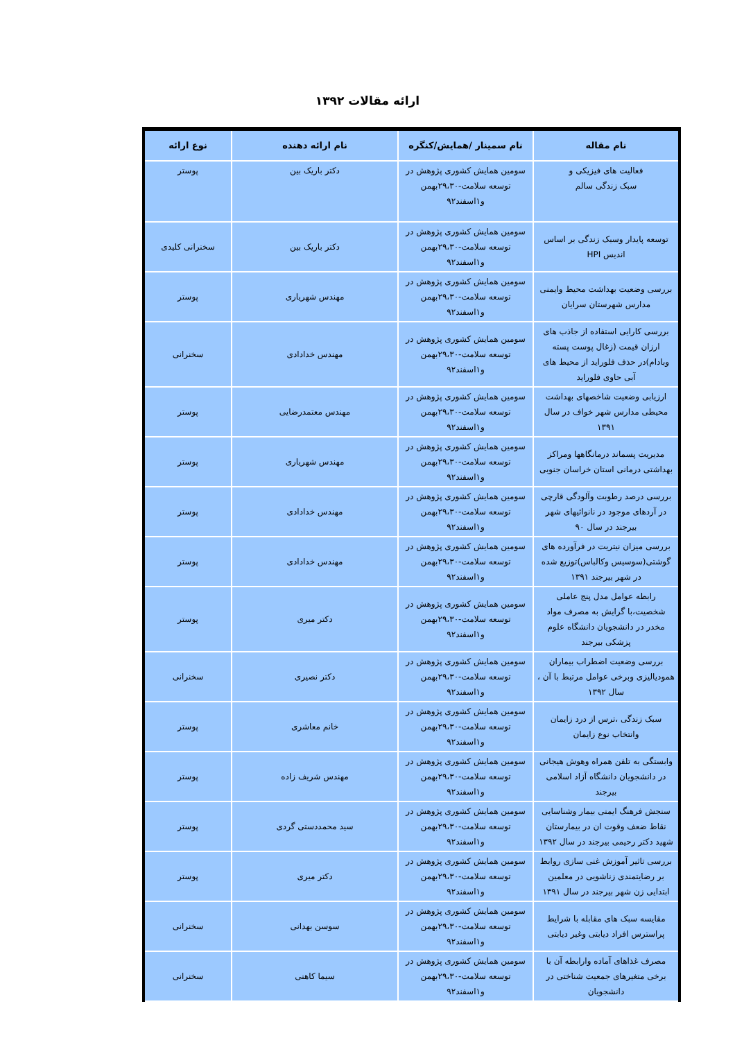ارائه مقالات ۱۳۹۲
| نام مقاله | نام سمینار /همایش/کنگره | نام ارائه دهنده | نوع ارائه |
| --- | --- | --- | --- |
| فعالیت های فیزیکی و سبک زندگی سالم | سومین همایش کشوری پژوهش در توسعه سلامت-۲۹،۳۰بهمن و۱اسفند۹۲ | دکتر باریک بین | پوستر |
| توسعه پایدار وسبک زندگی بر اساس اندیس HPI | سومین همایش کشوری پژوهش در توسعه سلامت-۲۹،۳۰بهمن و۱اسفند۹۲ | دکتر باریک بین | سخنرانی کلیدی |
| بررسی وضعیت بهداشت محیط وایمنی مدارس شهرستان سرایان | سومین همایش کشوری پژوهش در توسعه سلامت-۲۹،۳۰بهمن و۱اسفند۹۲ | مهندس شهریاری | پوستر |
| بررسی کارایی استفاده از جاذب های ارزان قیمت (زغال پوست پسته وبادام)در حذف فلوراید از محیط های آبی حاوی فلوراید | سومین همایش کشوری پژوهش در توسعه سلامت-۲۹،۳۰بهمن و۱اسفند۹۲ | مهندس خدادادی | سخنرانی |
| ارزیابی وضعیت شاخصهای بهداشت محیطی مدارس شهر خواف در سال ۱۳۹۱ | سومین همایش کشوری پژوهش در توسعه سلامت-۲۹،۳۰بهمن و۱اسفند۹۲ | مهندس معتمدرضایی | پوستر |
| مدیریت پسماند درمانگاهها ومراکز بهداشتی درمانی استان خراسان جنوبی | سومین همایش کشوری پژوهش در توسعه سلامت-۲۹،۳۰بهمن و۱اسفند۹۲ | مهندس شهریاری | پوستر |
| بررسی درصد رطوبت وآلودگی قارچی در آردهای موجود در نانوائیهای شهر بیرجند در سال ۹۰ | سومین همایش کشوری پژوهش در توسعه سلامت-۲۹،۳۰بهمن و۱اسفند۹۲ | مهندس خدادادی | پوستر |
| بررسی میزان نیتریت در فرآورده های گوشتی(سوسیس وکالباس)توزیع شده در شهر بیرجند ۱۳۹۱ | سومین همایش کشوری پژوهش در توسعه سلامت-۲۹،۳۰بهمن و۱اسفند۹۲ | مهندس خدادادی | پوستر |
| رابطه عوامل مدل پنج عاملی شخصیت،با گرایش به مصرف مواد مخدر در دانشجویان دانشگاه علوم پزشکی بیرجند | سومین همایش کشوری پژوهش در توسعه سلامت-۲۹،۳۰بهمن و۱اسفند۹۲ | دکتر میری | پوستر |
| بررسی وضعیت اضطراب بیماران همودیالیزی وبرخی عوامل مرتبط با آن ، سال ۱۳۹۲ | سومین همایش کشوری پژوهش در توسعه سلامت-۲۹،۳۰بهمن و۱اسفند۹۲ | دکتر نصیری | سخنرانی |
| سبک زندگی ،ترس از درد زایمان وانتخاب نوع زایمان | سومین همایش کشوری پژوهش در توسعه سلامت-۲۹،۳۰بهمن و۱اسفند۹۲ | خانم معاشری | پوستر |
| وابستگی به تلفن همراه وهوش هیجانی در دانشجویان دانشگاه آزاد اسلامی بیرجند | سومین همایش کشوری پژوهش در توسعه سلامت-۲۹،۳۰بهمن و۱اسفند۹۲ | مهندس شریف زاده | پوستر |
| سنجش فرهنگ ایمنی بیمار وشناسایی نقاط ضعف وقوت ان در بیمارستان شهید دکتر رحیمی بیرجند در سال ۱۳۹۲ | سومین همایش کشوری پژوهش در توسعه سلامت-۲۹،۳۰بهمن و۱اسفند۹۲ | سید محمددستی گردی | پوستر |
| بررسی تاثیر آموزش غنی سازی روابط بر رضایتمندی زناشویی در معلمین ابتدایی زن شهر بیرجند در سال ۱۳۹۱ | سومین همایش کشوری پژوهش در توسعه سلامت-۲۹،۳۰بهمن و۱اسفند۹۲ | دکتر میری | پوستر |
| مقایسه سبک های مقابله با شرایط پراسترس افراد دیابتی وغیر دیابتی | سومین همایش کشوری پژوهش در توسعه سلامت-۲۹،۳۰بهمن و۱اسفند۹۲ | سوسن بهدانی | سخنرانی |
| مصرف غذاهای آماده وارابطه آن با برخی متغیرهای جمعیت شناختی در دانشجویان | سومین همایش کشوری پژوهش در توسعه سلامت-۲۹،۳۰بهمن و۱اسفند۹۲ | سیما کاهنی | سخنرانی |